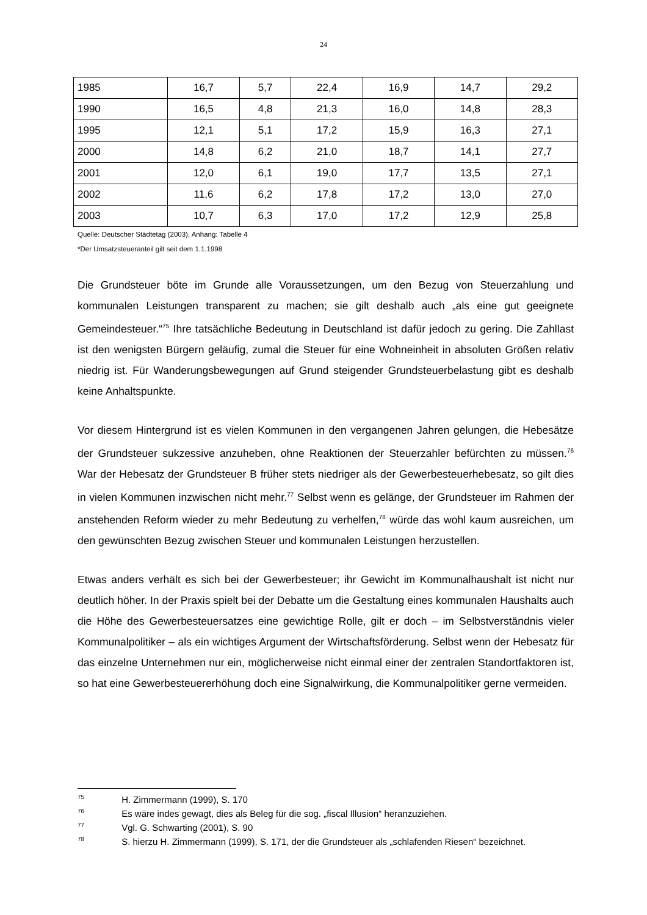24
| 1985 | 16,7 | 5,7 | 22,4 | 16,9 | 14,7 | 29,2 |
| 1990 | 16,5 | 4,8 | 21,3 | 16,0 | 14,8 | 28,3 |
| 1995 | 12,1 | 5,1 | 17,2 | 15,9 | 16,3 | 27,1 |
| 2000 | 14,8 | 6,2 | 21,0 | 18,7 | 14,1 | 27,7 |
| 2001 | 12,0 | 6,1 | 19,0 | 17,7 | 13,5 | 27,1 |
| 2002 | 11,6 | 6,2 | 17,8 | 17,2 | 13,0 | 27,0 |
| 2003 | 10,7 | 6,3 | 17,0 | 17,2 | 12,9 | 25,8 |
Quelle: Deutscher Städtetag (2003), Anhang: Tabelle 4
*Der Umsatzsteueranteil gilt seit dem 1.1.1998
Die Grundsteuer böte im Grunde alle Voraussetzungen, um den Bezug von Steuerzahlung und kommunalen Leistungen transparent zu machen; sie gilt deshalb auch „als eine gut geeignete Gemeindesteuer.“<sup>75</sup> Ihre tatsächliche Bedeutung in Deutschland ist dafür jedoch zu gering. Die Zahllast ist den wenigsten Bürgern geläufig, zumal die Steuer für eine Wohneinheit in absoluten Größen relativ niedrig ist. Für Wanderungsbewegungen auf Grund steigender Grundsteuerbelastung gibt es deshalb keine Anhaltspunkte.
Vor diesem Hintergrund ist es vielen Kommunen in den vergangenen Jahren gelungen, die Hebesätze der Grundsteuer sukzessive anzuheben, ohne Reaktionen der Steuerzahler befürchten zu müssen.<sup>76</sup> War der Hebesatz der Grundsteuer B früher stets niedriger als der Gewerbesteuerhebesatz, so gilt dies in vielen Kommunen inzwischen nicht mehr.<sup>77</sup> Selbst wenn es gelänge, der Grundsteuer im Rahmen der anstehenden Reform wieder zu mehr Bedeutung zu verhelfen,<sup>78</sup> würde das wohl kaum ausreichen, um den gewünschten Bezug zwischen Steuer und kommunalen Leistungen herzustellen.
Etwas anders verhält es sich bei der Gewerbesteuer; ihr Gewicht im Kommunalhaushalt ist nicht nur deutlich höher. In der Praxis spielt bei der Debatte um die Gestaltung eines kommunalen Haushalts auch die Höhe des Gewerbesteuersatzes eine gewichtige Rolle, gilt er doch – im Selbstverständnis vieler Kommunalpolitiker – als ein wichtiges Argument der Wirtschaftsförderung. Selbst wenn der Hebesatz für das einzelne Unternehmen nur ein, möglicherweise nicht einmal einer der zentralen Standortfaktoren ist, so hat eine Gewerbesteuererhöhung doch eine Signalwirkung, die Kommunalpolitiker gerne vermeiden.
<sup>75</sup> H. Zimmermann (1999), S. 170
<sup>76</sup> Es wäre indes gewagt, dies als Beleg für die sog. „fiscal Illusion“ heranzuziehen.
<sup>77</sup> Vgl. G. Schwarting (2001), S. 90
<sup>78</sup> S. hierzu H. Zimmermann (1999), S. 171, der die Grundsteuer als „schlafenden Riesen“ bezeichnet.